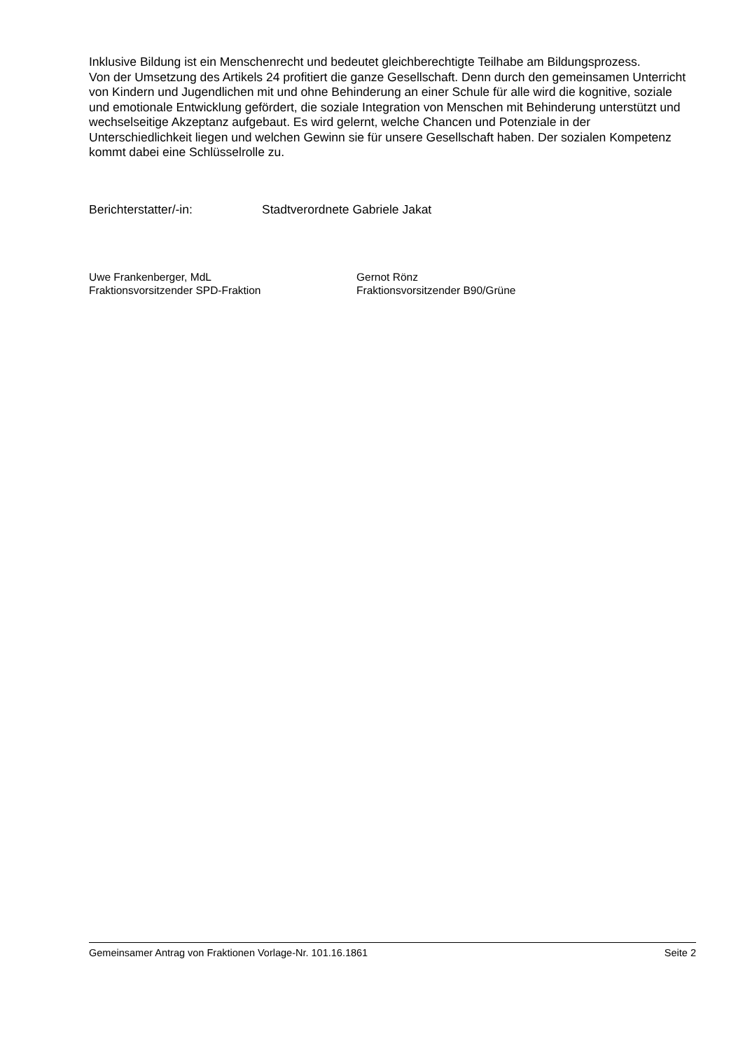Inklusive Bildung ist ein Menschenrecht und bedeutet gleichberechtigte Teilhabe am Bildungsprozess.
Von der Umsetzung des Artikels 24 profitiert die ganze Gesellschaft. Denn durch den gemeinsamen Unterricht von Kindern und Jugendlichen mit und ohne Behinderung an einer Schule für alle wird die kognitive, soziale und emotionale Entwicklung gefördert, die soziale Integration von Menschen mit Behinderung unterstützt und wechselseitige Akzeptanz aufgebaut. Es wird gelernt, welche Chancen und Potenziale in der Unterschiedlichkeit liegen und welchen Gewinn sie für unsere Gesellschaft haben. Der sozialen Kompetenz kommt dabei eine Schlüsselrolle zu.
Berichterstatter/-in: Stadtverordnete Gabriele Jakat
Uwe Frankenberger, MdL
Fraktionsvorsitzender SPD-Fraktion
Gernot Rönz
Fraktionsvorsitzender B90/Grüne
Gemeinsamer Antrag von Fraktionen Vorlage-Nr. 101.16.1861 Seite 2